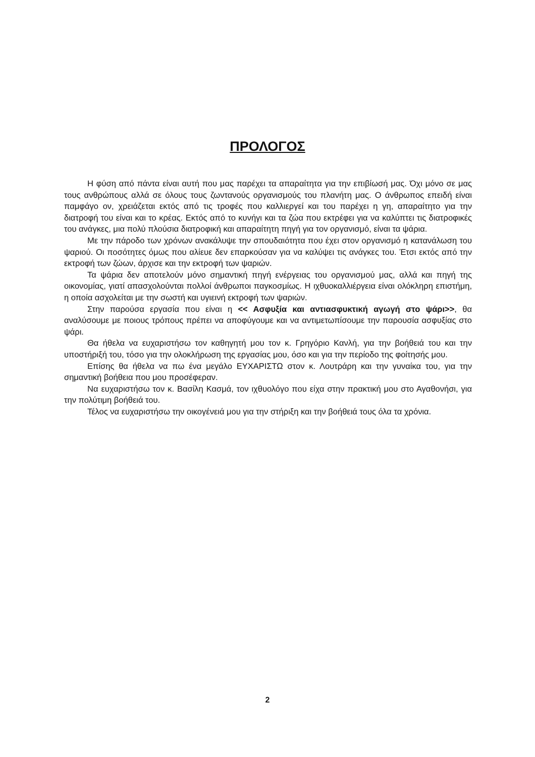ΠΡΟΛΟΓΟΣ
Η φύση από πάντα είναι αυτή που μας παρέχει τα απαραίτητα για την επιβίωσή μας. Όχι μόνο σε μας τους ανθρώπους αλλά σε όλους τους ζωντανούς οργανισμούς του πλανήτη μας. Ο άνθρωπος επειδή είναι παμφάγο ον, χρειάζεται εκτός από τις τροφές που καλλιεργεί και του παρέχει η γη, απαραίτητο για την διατροφή του είναι και το κρέας. Εκτός από το κυνήγι και τα ζώα που εκτρέφει για να καλύπτει τις διατροφικές του ανάγκες, μια πολύ πλούσια διατροφική και απαραίτητη πηγή για τον οργανισμό, είναι τα ψάρια.
Με την πάροδο των χρόνων ανακάλυψε την σπουδαιότητα που έχει στον οργανισμό η κατανάλωση του ψαριού. Οι ποσότητες όμως που αλίευε δεν επαρκούσαν για να καλύψει τις ανάγκες του. Έτσι εκτός από την εκτροφή των ζώων, άρχισε και την εκτροφή των ψαριών.
Τα ψάρια δεν αποτελούν μόνο σημαντική πηγή ενέργειας του οργανισμού μας, αλλά και πηγή της οικονομίας, γιατί απασχολούνται πολλοί άνθρωποι παγκοσμίως. Η ιχθυοκαλλιέργεια είναι ολόκληρη επιστήμη, η οποία ασχολείται με την σωστή και υγιεινή εκτροφή των ψαριών.
Στην παρούσα εργασία που είναι η << Ασφυξία και αντιασφυκτική αγωγή στο ψάρι>>, θα αναλύσουμε με ποιους τρόπους πρέπει να αποφύγουμε και να αντιμετωπίσουμε την παρουσία ασφυξίας στο ψάρι.
Θα ήθελα να ευχαριστήσω τον καθηγητή μου τον κ. Γρηγόριο Κανλή, για την βοήθειά του και την υποστήριξή του, τόσο για την ολοκλήρωση της εργασίας μου, όσο και για την περίοδο της φοίτησής μου.
Επίσης θα ήθελα να πω ένα μεγάλο ΕΥΧΑΡΙΣΤΩ στον κ. Λουτράρη και την γυναίκα του, για την σημαντική βοήθεια που μου προσέφεραν.
Να ευχαριστήσω τον κ. Βασίλη Κασμά, τον ιχθυολόγο που είχα στην πρακτική μου στο Αγαθονήσι, για την πολύτιμη βοήθειά του.
Τέλος να ευχαριστήσω την οικογένειά μου για την στήριξη και την βοήθειά τους όλα τα χρόνια.
2